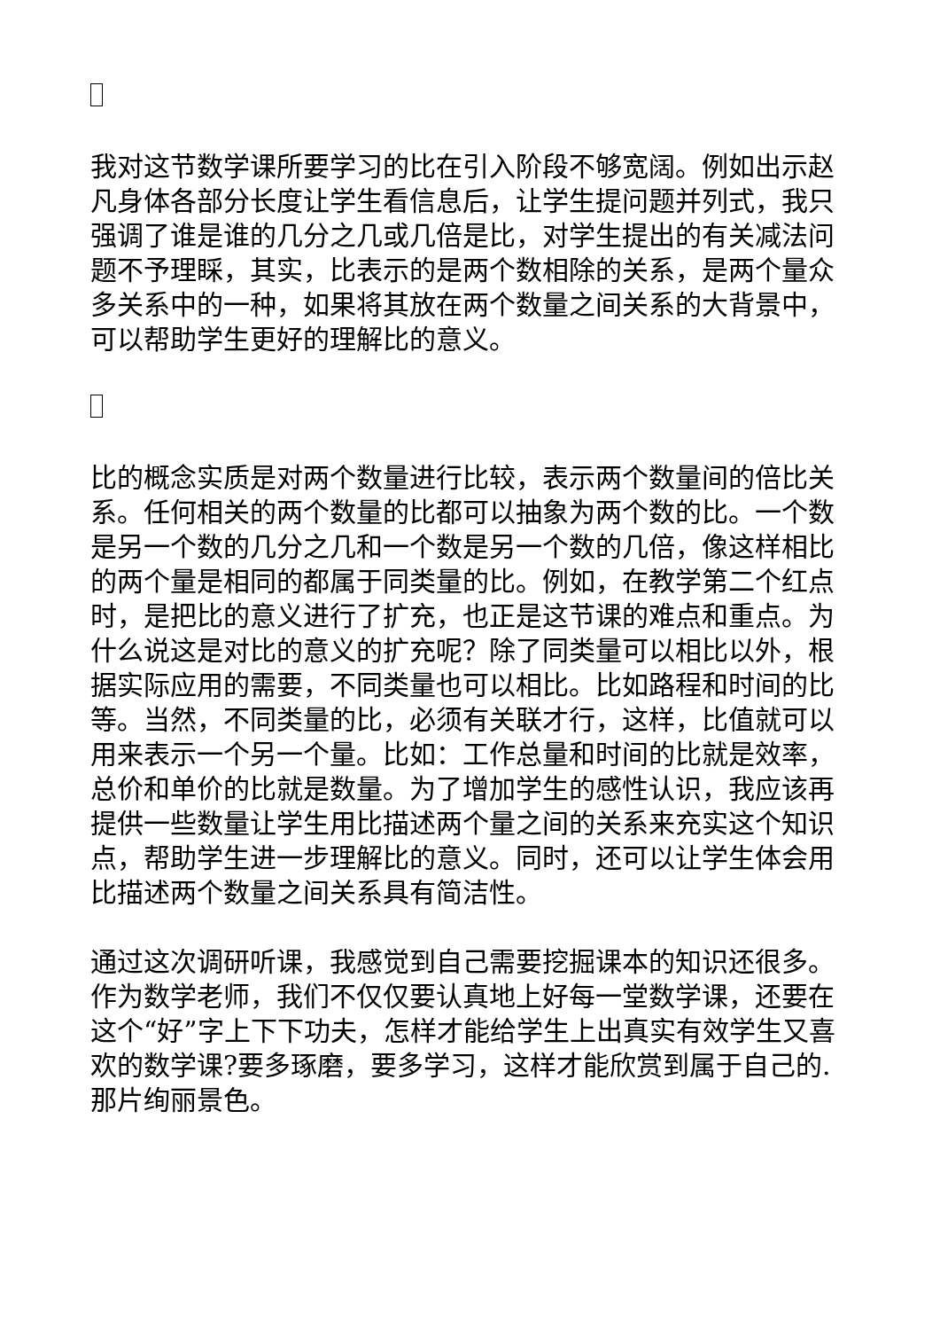我对这节数学课所要学习的比在引入阶段不够宽阔。例如出示赵凡身体各部分长度让学生看信息后，让学生提问题并列式，我只强调了谁是谁的几分之几或几倍是比，对学生提出的有关减法问题不予理睬，其实，比表示的是两个数相除的关系，是两个量众多关系中的一种，如果将其放在两个数量之间关系的大背景中，可以帮助学生更好的理解比的意义。
比的概念实质是对两个数量进行比较，表示两个数量间的倍比关系。任何相关的两个数量的比都可以抽象为两个数的比。一个数是另一个数的几分之几和一个数是另一个数的几倍，像这样相比的两个量是相同的都属于同类量的比。例如，在教学第二个红点时，是把比的意义进行了扩充，也正是这节课的难点和重点。为什么说这是对比的意义的扩充呢？除了同类量可以相比以外，根据实际应用的需要，不同类量也可以相比。比如路程和时间的比等。当然，不同类量的比，必须有关联才行，这样，比值就可以用来表示一个另一个量。比如：工作总量和时间的比就是效率，总价和单价的比就是数量。为了增加学生的感性认识，我应该再提供一些数量让学生用比描述两个量之间的关系来充实这个知识点，帮助学生进一步理解比的意义。同时，还可以让学生体会用比描述两个数量之间关系具有简洁性。
通过这次调研听课，我感觉到自己需要挖掘课本的知识还很多。作为数学老师，我们不仅仅要认真地上好每一堂数学课，还要在这个“好”字上下下功夫，怎样才能给学生上出真实有效学生又喜欢的数学课?要多琢磨，要多学习，这样才能欣赏到属于自己的.那片绚丽景色。